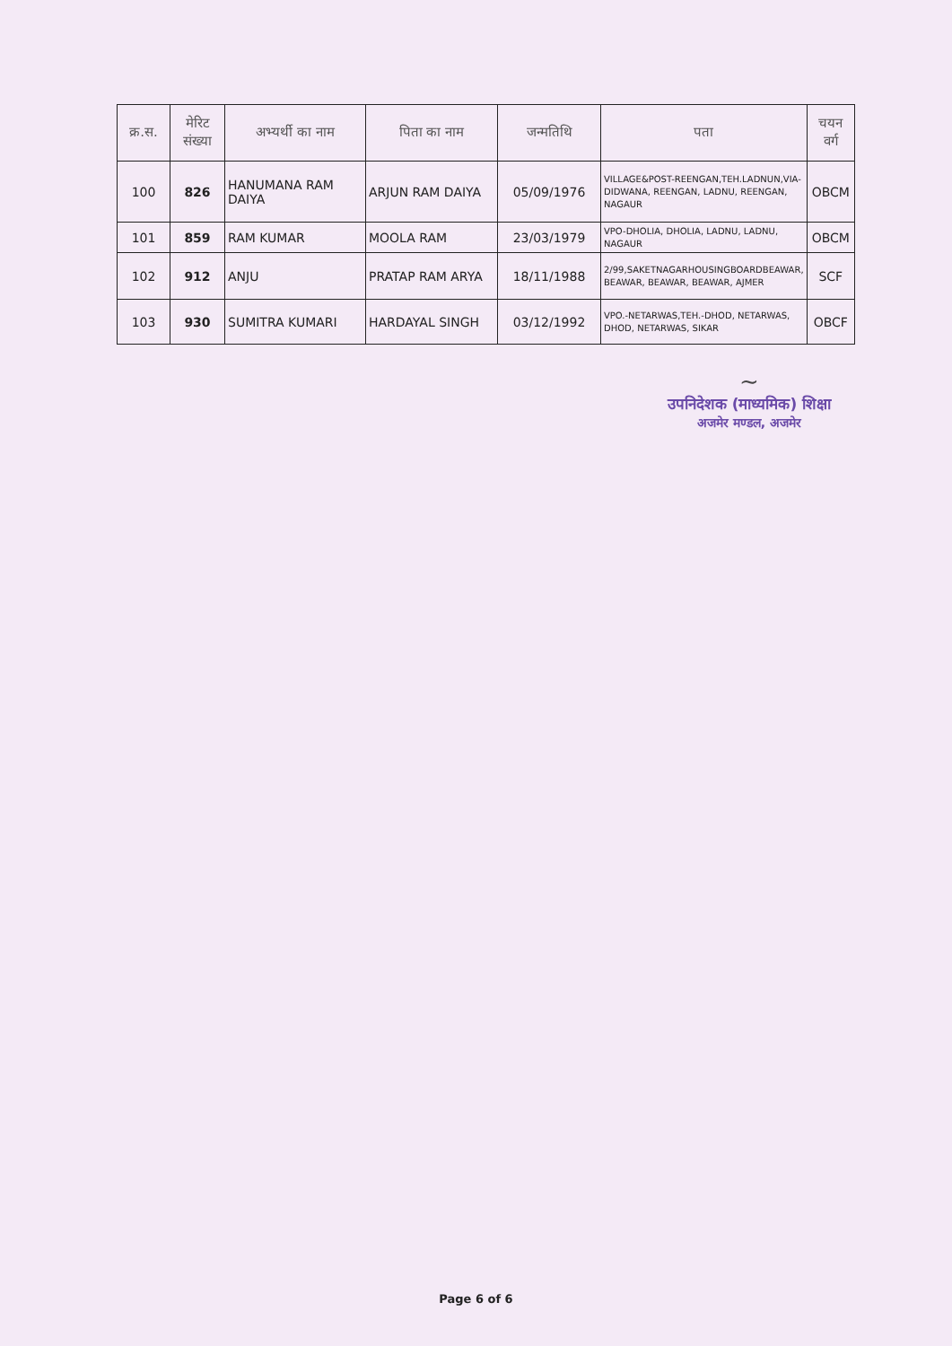| क्र.स. | मेरिट संख्या | अभ्यर्थी का नाम | पिता का नाम | जन्मतिथि | पता | चयन वर्ग |
| --- | --- | --- | --- | --- | --- | --- |
| 100 | 826 | HANUMANA RAM DAIYA | ARJUN RAM DAIYA | 05/09/1976 | VILLAGE&POST-REENGAN,TEH.LADNUN,VIA-DIDWANA, REENGAN, LADNU, REENGAN, NAGAUR | OBCM |
| 101 | 859 | RAM KUMAR | MOOLA RAM | 23/03/1979 | VPO-DHOLIA, DHOLIA, LADNU, LADNU, NAGAUR | OBCM |
| 102 | 912 | ANJU | PRATAP RAM ARYA | 18/11/1988 | 2/99,SAKETNAGARHOUSINGBOARDBEAWAR, BEAWAR, BEAWAR, BEAWAR, AJMER | SCF |
| 103 | 930 | SUMITRA KUMARI | HARDAYAL SINGH | 03/12/1992 | VPO.-NETARWAS,TEH.-DHOD, NETARWAS, DHOD, NETARWAS, SIKAR | OBCF |
~
उपनिदेशक (माध्यमिक) शिक्षा
अजमेर मण्डल, अजमेर
Page 6 of 6